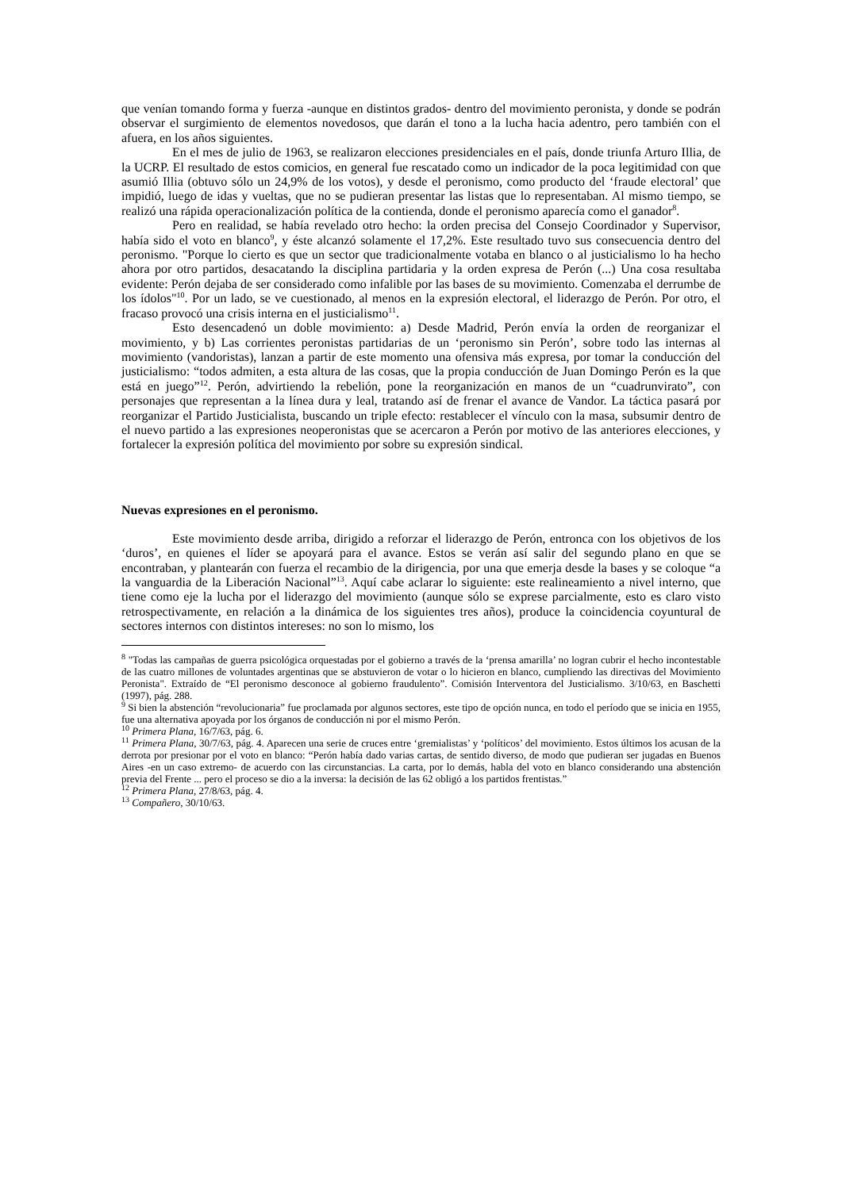que venían tomando forma y fuerza -aunque en distintos grados- dentro del movimiento peronista, y donde se podrán observar el surgimiento de elementos novedosos, que darán el tono a la lucha hacia adentro, pero también con el afuera, en los años siguientes.
En el mes de julio de 1963, se realizaron elecciones presidenciales en el país, donde triunfa Arturo Illia, de la UCRP. El resultado de estos comicios, en general fue rescatado como un indicador de la poca legitimidad con que asumió Illia (obtuvo sólo un 24,9% de los votos), y desde el peronismo, como producto del ‘fraude electoral’ que impidió, luego de idas y vueltas, que no se pudieran presentar las listas que lo representaban. Al mismo tiempo, se realizó una rápida operacionalización política de la contienda, donde el peronismo aparecía como el ganador<sup>8</sup>.
Pero en realidad, se había revelado otro hecho: la orden precisa del Consejo Coordinador y Supervisor, había sido el voto en blanco<sup>9</sup>, y éste alcanzó solamente el 17,2%. Este resultado tuvo sus consecuencia dentro del peronismo. "Porque lo cierto es que un sector que tradicionalmente votaba en blanco o al justicialismo lo ha hecho ahora por otro partidos, desacatando la disciplina partidaria y la orden expresa de Perón (...) Una cosa resultaba evidente: Perón dejaba de ser considerado como infalible por las bases de su movimiento. Comenzaba el derrumbe de los ídolos"<sup>10</sup>. Por un lado, se ve cuestionado, al menos en la expresión electoral, el liderazgo de Perón. Por otro, el fracaso provocó una crisis interna en el justicialismo<sup>11</sup>.
Esto desencadenó un doble movimiento: a) Desde Madrid, Perón envía la orden de reorganizar el movimiento, y b) Las corrientes peronistas partidarias de un ‘peronismo sin Perón’, sobre todo las internas al movimiento (vandoristas), lanzan a partir de este momento una ofensiva más expresa, por tomar la conducción del justicialismo: “todos admiten, a esta altura de las cosas, que la propia conducción de Juan Domingo Perón es la que está en juego”<sup>12</sup>. Perón, advirtiendo la rebelión, pone la reorganización en manos de un “cuadrunvirato”, con personajes que representan a la línea dura y leal, tratando así de frenar el avance de Vandor. La táctica pasará por reorganizar el Partido Justicialista, buscando un triple efecto: restablecer el vínculo con la masa, subsumir dentro de el nuevo partido a las expresiones neoperonistas que se acercaron a Perón por motivo de las anteriores elecciones, y fortalecer la expresión política del movimiento por sobre su expresión sindical.
Nuevas expresiones en el peronismo.
Este movimiento desde arriba, dirigido a reforzar el liderazgo de Perón, entronca con los objetivos de los ‘duros’, en quienes el líder se apoyará para el avance. Estos se verán así salir del segundo plano en que se encontraban, y plantearán con fuerza el recambio de la dirigencia, por una que emerja desde la bases y se coloque “a la vanguardia de la Liberación Nacional”<sup>13</sup>. Aquí cabe aclarar lo siguiente: este realineamiento a nivel interno, que tiene como eje la lucha por el liderazgo del movimiento (aunque sólo se exprese parcialmente, esto es claro visto retrospectivamente, en relación a la dinámica de los siguientes tres años), produce la coincidencia coyuntural de sectores internos con distintos intereses: no son lo mismo, los
<sup>8</sup> "Todas las campañas de guerra psicológica orquestadas por el gobierno a través de la ‘prensa amarilla’ no logran cubrir el hecho incontestable de las cuatro millones de voluntades argentinas que se abstuvieron de votar o lo hicieron en blanco, cumpliendo las directivas del Movimiento Peronista". Extraído de “El peronismo desconoce al gobierno fraudulento”. Comisión Interventora del Justicialismo. 3/10/63, en Baschetti (1997), pág. 288.
<sup>9</sup> Si bien la abstención “revolucionaria” fue proclamada por algunos sectores, este tipo de opción nunca, en todo el período que se inicia en 1955, fue una alternativa apoyada por los órganos de conducción ni por el mismo Perón.
<sup>10</sup> Primera Plana, 16/7/63, pág. 6.
<sup>11</sup> Primera Plana, 30/7/63, pág. 4. Aparecen una serie de cruces entre ‘gremialistas’ y ‘políticos’ del movimiento. Estos últimos los acusan de la derrota por presionar por el voto en blanco: “Perón había dado varias cartas, de sentido diverso, de modo que pudieran ser jugadas en Buenos Aires -en un caso extremo- de acuerdo con las circunstancias. La carta, por lo demás, habla del voto en blanco considerando una abstención previa del Frente ... pero el proceso se dio a la inversa: la decisión de las 62 obligó a los partidos frentistas.”
<sup>12</sup> Primera Plana, 27/8/63, pág. 4.
<sup>13</sup> Compañero, 30/10/63.